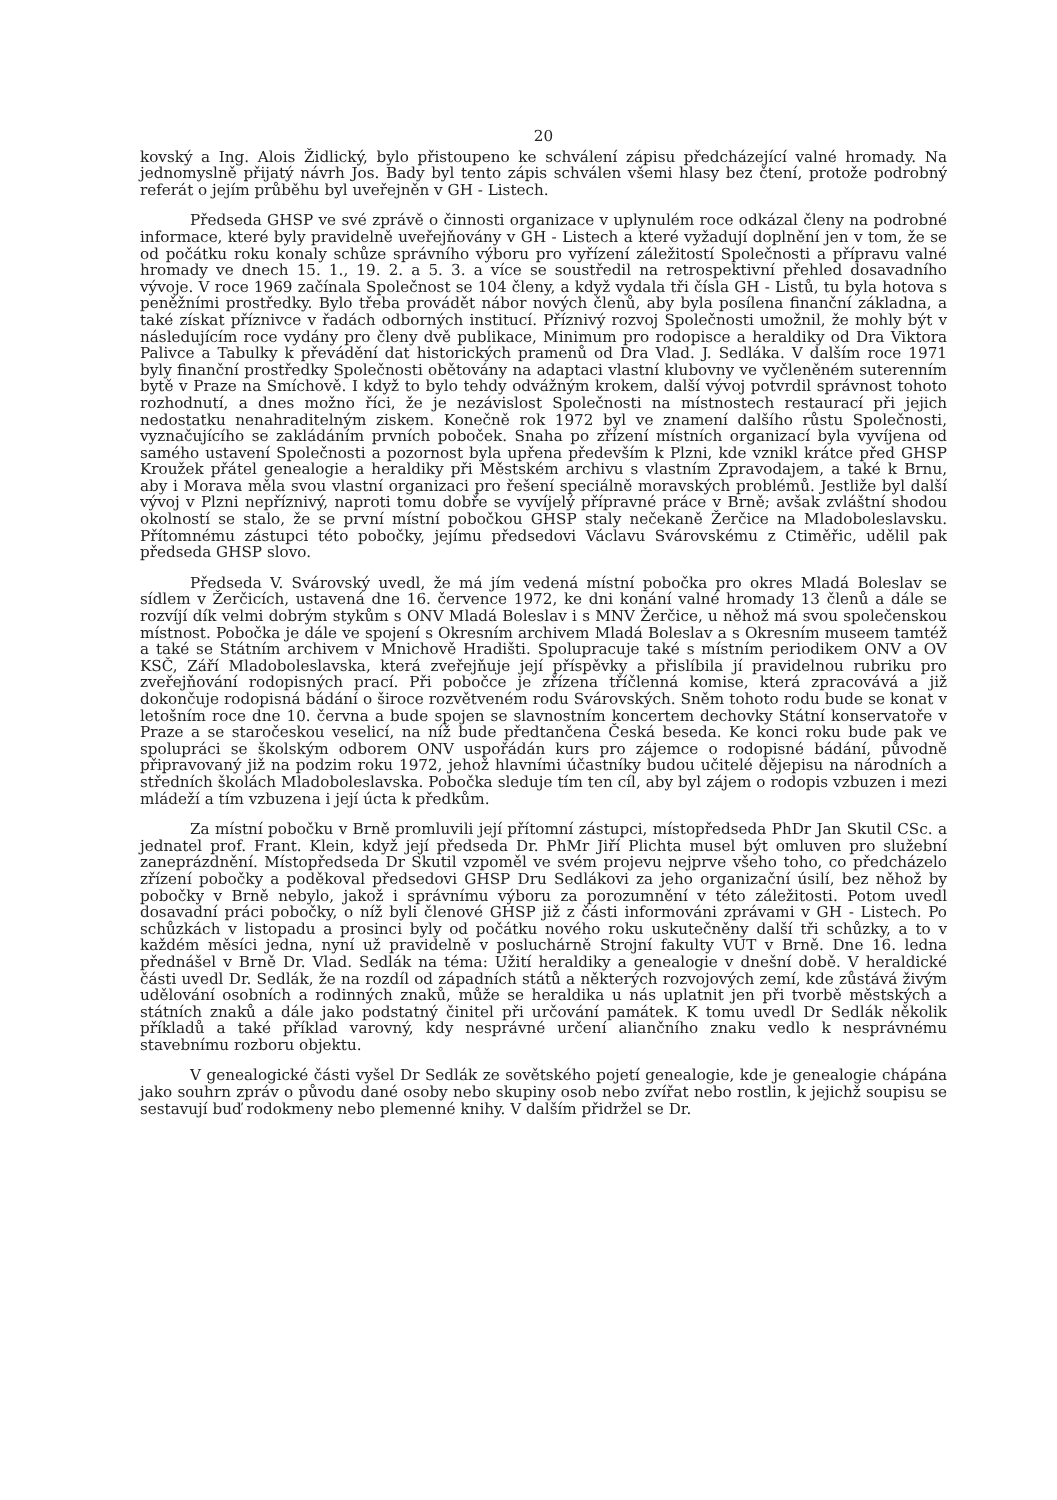20
kovský a Ing. Alois Židlický, bylo přistoupeno ke schválení zápisu předcházející valné hromady. Na jednomyslně přijatý návrh Jos. Bady byl tento zápis schválen všemi hlasy bez čtení, protože podrobný referát o jejím průběhu byl uveřejněn v GH - Listech.
Předseda GHSP ve své zprávě o činnosti organizace v uplynulém roce odkázal členy na podrobné informace, které byly pravidelně uveřejňovány v GH - Listech a které vyžadují doplnění jen v tom, že se od počátku roku konaly schůze správního výboru pro vyřízení záležitostí Společnosti a přípravu valné hromady ve dnech 15. 1., 19. 2. a 5. 3. a více se soustředil na retrospektivní přehled dosavadního vývoje. V roce 1969 začínala Společnost se 104 členy, a když vydala tři čísla GH - Listů, tu byla hotova s peněžními prostředky. Bylo třeba provádět nábor nových členů, aby byla posílena finanční základna, a také získat příznivce v řadách odborných institucí. Příznivý rozvoj Společnosti umožnil, že mohly být v následujícím roce vydány pro členy dvě publikace, Minimum pro rodopisce a heraldiky od Dra Viktora Palivce a Tabulky k převádění dat historických pramenů od Dra Vlad. J. Sedláka. V dalším roce 1971 byly finanční prostředky Společnosti obětovány na adaptaci vlastní klubovny ve vyčleněném suterenním bytě v Praze na Smíchově. I když to bylo tehdy odvážným krokem, další vývoj potvrdil správnost tohoto rozhodnutí, a dnes možno říci, že je nezávislost Společnosti na místnostech restaurací při jejich nedostatku nenahraditelným ziskem. Konečně rok 1972 byl ve znamení dalšího růstu Společnosti, vyznačujícího se zakládáním prvních poboček. Snaha po zřízení místních organizací byla vyvíjena od samého ustavení Společnosti a pozornost byla upřena především k Plzni, kde vznikl krátce před GHSP Kroužek přátel genealogie a heraldiky při Městském archivu s vlastním Zpravodajem, a také k Brnu, aby i Morava měla svou vlastní organizaci pro řešení speciálně moravských problémů. Jestliže byl další vývoj v Plzni nepříznivý, naproti tomu dobře se vyvíjelý přípravné práce v Brně; avšak zvláštní shodou okolností se stalo, že se první místní pobočkou GHSP staly nečekaně Žerčice na Mladoboleslavsku. Přítomnému zástupci této pobočky, jejímu předsedovi Václavu Svárovskému z Ctiměřic, udělil pak předseda GHSP slovo.
Předseda V. Svárovský uvedl, že má jím vedená místní pobočka pro okres Mladá Boleslav se sídlem v Žerčicích, ustavená dne 16. července 1972, ke dni konání valné hromady 13 členů a dále se rozvíjí dík velmi dobrým stykům s ONV Mladá Boleslav i s MNV Žerčice, u něhož má svou společenskou místnost. Pobočka je dále ve spojení s Okresním archivem Mladá Boleslav a s Okresním museem tamtéž a také se Státním archivem v Mnichově Hradišti. Spolupracuje také s místním periodikem ONV a OV KSČ, Září Mladoboleslavska, která zveřejňuje její příspěvky a přislíbila jí pravidelnou rubriku pro zveřejňování rodopisných prací. Při pobočce je zřízena tříčlenná komise, která zpracovává a již dokončuje rodopisná bádání o široce rozvětveném rodu Svárovských. Sněm tohoto rodu bude se konat v letošním roce dne 10. června a bude spojen se slavnostním koncertem dechovky Státní konservatoře v Praze a se staročeskou veselicí, na níž bude předtančena Česká beseda. Ke konci roku bude pak ve spolupráci se školským odborem ONV uspořádán kurs pro zájemce o rodopisné bádání, původně připravovaný již na podzim roku 1972, jehož hlavními účastníky budou učitelé dějepisu na národních a středních školách Mladoboleslavska. Pobočka sleduje tím ten cíl, aby byl zájem o rodopis vzbuzen i mezi mládeží a tím vzbuzena i její úcta k předkům.
Za místní pobočku v Brně promluvili její přítomní zástupci, místopředseda PhDr Jan Skutil CSc. a jednatel prof. Frant. Klein, když její předseda Dr. PhMr Jiří Plichta musel být omluven pro služební zaneprázdnění. Místopředseda Dr Skutil vzpoměl ve svém projevu nejprve všeho toho, co předcházelo zřízení pobočky a poděkoval předsedovi GHSP Dru Sedlákovi za jeho organizační úsilí, bez něhož by pobočky v Brně nebylo, jakož i správnímu výboru za porozumnění v této záležitosti. Potom uvedl dosavadní práci pobočky, o níž byli členové GHSP již z části informováni zprávami v GH - Listech. Po schůzkách v listopadu a prosinci byly od počátku nového roku uskutečněny další tři schůzky, a to v každém měsíci jedna, nyní už pravidelně v posluchárně Strojní fakulty VUT v Brně. Dne 16. ledna přednášel v Brně Dr. Vlad. Sedlák na téma: Užití heraldiky a genealogie v dnešní době. V heraldické části uvedl Dr. Sedlák, že na rozdíl od západních států a některých rozvojových zemí, kde zůstává živým udělování osobních a rodinných znaků, může se heraldika u nás uplatnit jen při tvorbě městských a státních znaků a dále jako podstatný činitel při určování památek. K tomu uvedl Dr Sedlák několik příkladů a také příklad varovný, kdy nesprávné určení aliančního znaku vedlo k nesprávnému stavebnímu rozboru objektu.
V genealogické části vyšel Dr Sedlák ze sovětského pojetí genealogie, kde je genealogie chápána jako souhrn zpráv o původu dané osoby nebo skupiny osob nebo zvířat nebo rostlin, k jejichž soupisu se sestavují buď rodokmeny nebo plemenné knihy. V dalším přidržel se Dr.